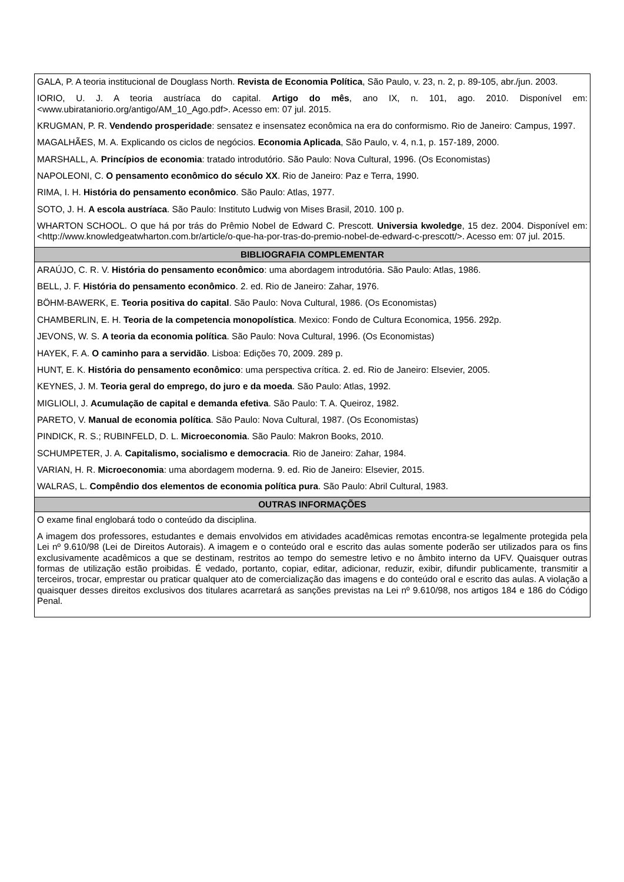| GALA, P. A teoria institucional de Douglass North. Revista de Economia Política , São Paulo, v. 23, n. 2, p. 89-105, abr./jun. 2003. IORIO, U. J. A teoria austríaca do capital. Artigo do mês , ano IX, n. 101, ago. 2010. Disponível em: <www.ubirataniorio.org/antigo/AM_10_Ago.pdf>. Acesso em: 07 jul. 2015. KRUGMAN, P. R. Vendendo prosperidade : sensatez e insensatez econômica na era do conformismo. Rio de Janeiro: Campus, 1997. MAGALHÃES, M. A. Explicando os ciclos de negócios. Economia Aplicada , São Paulo, v. 4, n.1, p. 157-189, 2000. MARSHALL, A. Princípios de economia : tratado introdutório. São Paulo: Nova Cultural, 1996. (Os Economistas) NAPOLEONI, C. O pensamento econômico do século XX . Rio de Janeiro: Paz e Terra, 1990. RIMA, I. H. História do pensamento econômico . São Paulo: Atlas, 1977. SOTO, J. H. A escola austríaca . São Paulo: Instituto Ludwig von Mises Brasil, 2010. 100 p. WHARTON SCHOOL. O que há por trás do Prêmio Nobel de Edward C. Prescott. Universia kwoledge , 15 dez. 2004. Disponível em: <http://www.knowledgeatwharton.com.br/article/o-que-ha-por-tras-do-premio-nobel-de-edward-c-prescott/>. Acesso em: 07 jul. 2015. |
| BIBLIOGRAFIA COMPLEMENTAR |
| ARAÚJO, C. R. V. História do pensamento econômico : uma abordagem introdutória. São Paulo: Atlas, 1986. BELL, J. F. História do pensamento econômico . 2. ed. Rio de Janeiro: Zahar, 1976. BÖHM-BAWERK, E. Teoria positiva do capital . São Paulo: Nova Cultural, 1986. (Os Economistas) CHAMBERLIN, E. H. Teoria de la competencia monopolística . Mexico: Fondo de Cultura Economica, 1956. 292p. JEVONS, W. S. A teoria da economia política . São Paulo: Nova Cultural, 1996. (Os Economistas) HAYEK, F. A. O caminho para a servidão . Lisboa: Edições 70, 2009. 289 p. HUNT, E. K. História do pensamento econômico : uma perspectiva crítica. 2. ed. Rio de Janeiro: Elsevier, 2005. KEYNES, J. M. Teoria geral do emprego, do juro e da moeda . São Paulo: Atlas, 1992. MIGLIOLI, J. Acumulação de capital e demanda efetiva . São Paulo: T. A. Queiroz, 1982. PARETO, V. Manual de economia política . São Paulo: Nova Cultural, 1987. (Os Economistas) PINDICK, R. S.; RUBINFELD, D. L. Microeconomia . São Paulo: Makron Books, 2010. SCHUMPETER, J. A. Capitalismo, socialismo e democracia . Rio de Janeiro: Zahar, 1984. VARIAN, H. R. Microeconomia : uma abordagem moderna. 9. ed. Rio de Janeiro: Elsevier, 2015. WALRAS, L. Compêndio dos elementos de economia política pura . São Paulo: Abril Cultural, 1983. |
| OUTRAS INFORMAÇÕES |
| O exame final englobará todo o conteúdo da disciplina. A imagem dos professores, estudantes e demais envolvidos em atividades acadêmicas remotas encontra-se legalmente protegida pela Lei nº 9.610/98 (Lei de Direitos Autorais). A imagem e o conteúdo oral e escrito das aulas somente poderão ser utilizados para os fins exclusivamente acadêmicos a que se destinam, restritos ao tempo do semestre letivo e no âmbito interno da UFV. Quaisquer outras formas de utilização estão proibidas. É vedado, portanto, copiar, editar, adicionar, reduzir, exibir, difundir publicamente, transmitir a terceiros, trocar, emprestar ou praticar qualquer ato de comercialização das imagens e do conteúdo oral e escrito das aulas. A violação a quaisquer desses direitos exclusivos dos titulares acarretará as sanções previstas na Lei nº 9.610/98, nos artigos 184 e 186 do Código Penal. |